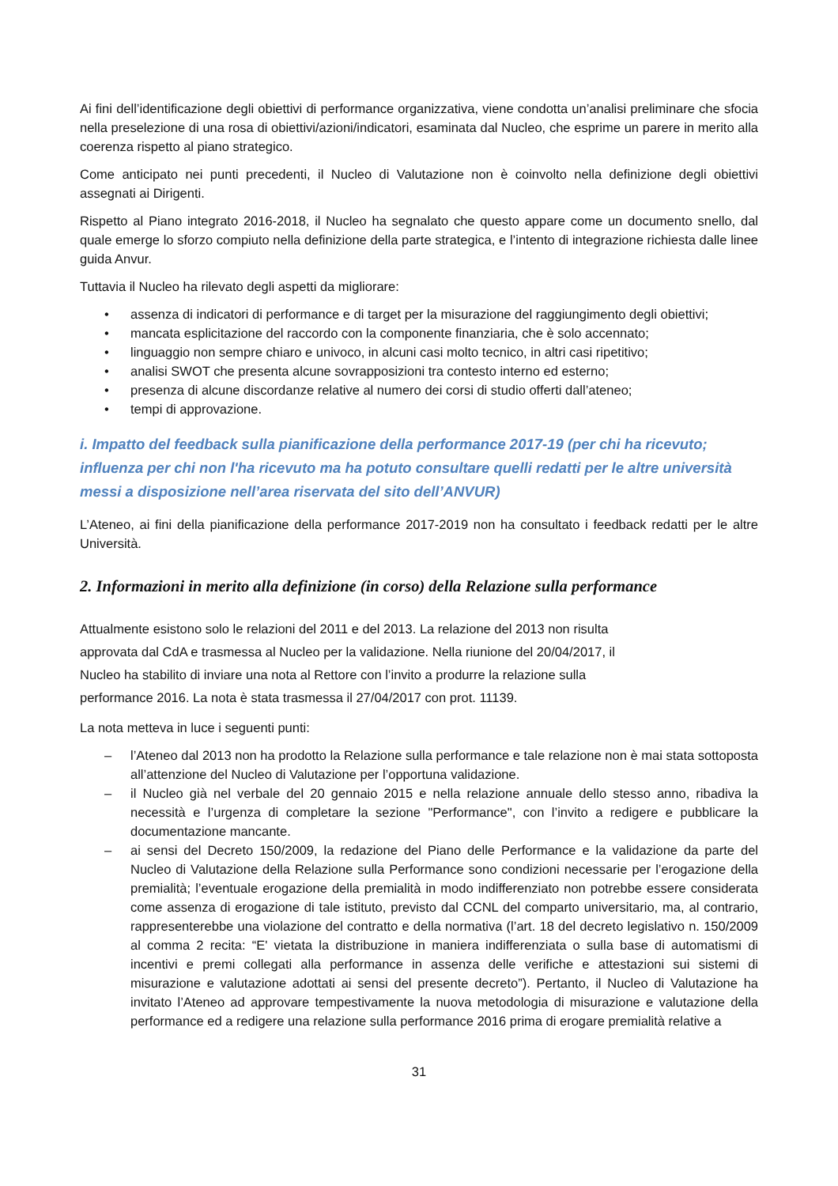Ai fini dell’identificazione degli obiettivi di performance organizzativa, viene condotta un’analisi preliminare che sfocia nella preselezione di una rosa di obiettivi/azioni/indicatori, esaminata dal Nucleo, che esprime un parere in merito alla coerenza rispetto al piano strategico.
Come anticipato nei punti precedenti, il Nucleo di Valutazione non è coinvolto nella definizione degli obiettivi assegnati ai Dirigenti.
Rispetto al Piano integrato 2016-2018, il Nucleo ha segnalato che questo appare come un documento snello, dal quale emerge lo sforzo compiuto nella definizione della parte strategica, e l’intento di integrazione richiesta dalle linee guida Anvur.
Tuttavia il Nucleo ha rilevato degli aspetti da migliorare:
• assenza di indicatori di performance e di target per la misurazione del raggiungimento degli obiettivi;
• mancata esplicitazione del raccordo con la componente finanziaria, che è solo accennato;
• linguaggio non sempre chiaro e univoco, in alcuni casi molto tecnico, in altri casi ripetitivo;
• analisi SWOT che presenta alcune sovrapposizioni tra contesto interno ed esterno;
• presenza di alcune discordanze relative al numero dei corsi di studio offerti dall’ateneo;
• tempi di approvazione.
i. Impatto del feedback sulla pianificazione della performance 2017-19 (per chi ha ricevuto; influenza per chi non l'ha ricevuto ma ha potuto consultare quelli redatti per le altre università messi a disposizione nell’area riservata del sito dell’ANVUR)
L’Ateneo, ai fini della pianificazione della performance 2017-2019 non ha consultato i feedback redatti per le altre Università.
2. Informazioni in merito alla definizione (in corso) della Relazione sulla performance
Attualmente esistono solo le relazioni del 2011 e del 2013. La relazione del 2013 non risulta
approvata dal CdA e trasmessa al Nucleo per la validazione. Nella riunione del 20/04/2017, il
Nucleo ha stabilito di inviare una nota al Rettore con l’invito a produrre la relazione sulla
performance 2016. La nota è stata trasmessa il 27/04/2017 con prot. 11139.
La nota metteva in luce i seguenti punti:
– l’Ateneo dal 2013 non ha prodotto la Relazione sulla performance e tale relazione non è mai stata sottoposta all’attenzione del Nucleo di Valutazione per l’opportuna validazione.
– il Nucleo già nel verbale del 20 gennaio 2015 e nella relazione annuale dello stesso anno, ribadiva la necessità e l’urgenza di completare la sezione "Performance", con l’invito a redigere e pubblicare la documentazione mancante.
– ai sensi del Decreto 150/2009, la redazione del Piano delle Performance e la validazione da parte del Nucleo di Valutazione della Relazione sulla Performance sono condizioni necessarie per l’erogazione della premialità; l’eventuale erogazione della premialità in modo indifferenziato non potrebbe essere considerata come assenza di erogazione di tale istituto, previsto dal CCNL del comparto universitario, ma, al contrario, rappresenterebbe una violazione del contratto e della normativa (l’art. 18 del decreto legislativo n. 150/2009 al comma 2 recita: “E' vietata la distribuzione in maniera indifferenziata o sulla base di automatismi di incentivi e premi collegati alla performance in assenza delle verifiche e attestazioni sui sistemi di misurazione e valutazione adottati ai sensi del presente decreto”). Pertanto, il Nucleo di Valutazione ha invitato l’Ateneo ad approvare tempestivamente la nuova metodologia di misurazione e valutazione della performance ed a redigere una relazione sulla performance 2016 prima di erogare premialità relative a
31